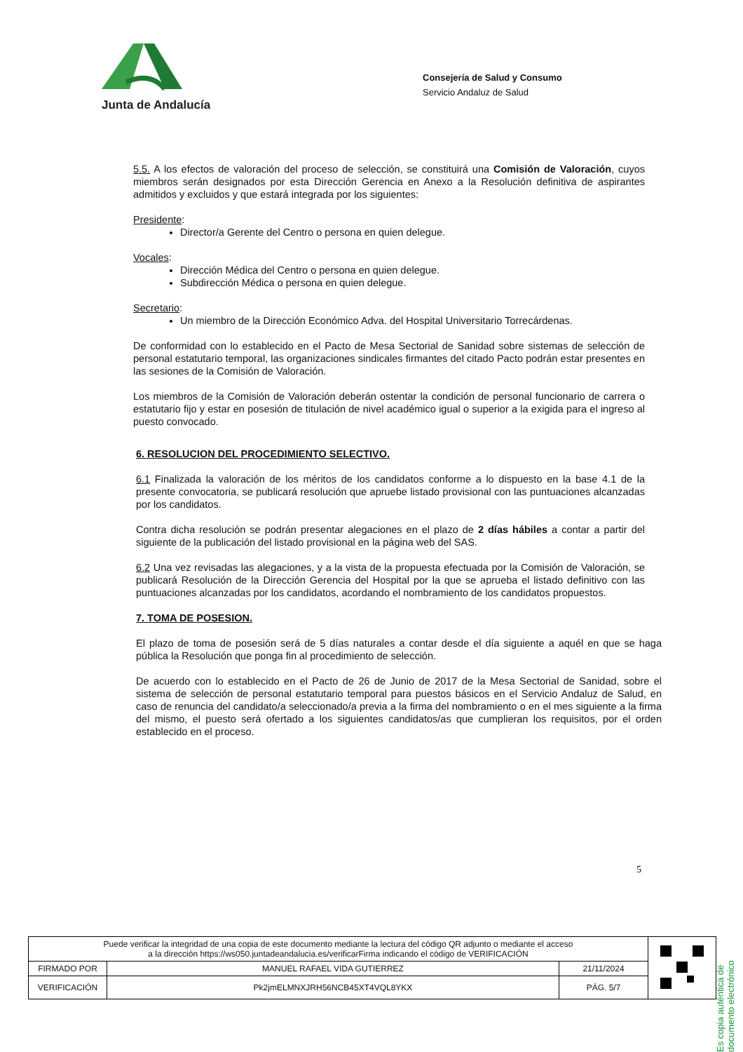Junta de Andalucía
Consejería de Salud y Consumo
Servicio Andaluz de Salud
5.5. A los efectos de valoración del proceso de selección, se constituirá una Comisión de Valoración, cuyos miembros serán designados por esta Dirección Gerencia en Anexo a la Resolución definitiva de aspirantes admitidos y excluidos y que estará integrada por los siguientes:
Presidente:
Director/a Gerente del Centro o persona en quien delegue.
Vocales:
Dirección Médica del Centro o persona en quien delegue.
Subdirección Médica o persona en quien delegue.
Secretario:
Un miembro de la Dirección Económico Adva. del Hospital Universitario Torrecárdenas.
De conformidad con lo establecido en el Pacto de Mesa Sectorial de Sanidad sobre sistemas de selección de personal estatutario temporal, las organizaciones sindicales firmantes del citado Pacto podrán estar presentes en las sesiones de la Comisión de Valoración.
Los miembros de la Comisión de Valoración deberán ostentar la condición de personal funcionario de carrera o estatutario fijo y estar en posesión de titulación de nivel académico igual o superior a la exigida para el ingreso al puesto convocado.
6. RESOLUCION DEL PROCEDIMIENTO SELECTIVO.
6.1 Finalizada la valoración de los méritos de los candidatos conforme a lo dispuesto en la base 4.1 de la presente convocatoria, se publicará resolución que apruebe listado provisional con las puntuaciones alcanzadas por los candidatos.
Contra dicha resolución se podrán presentar alegaciones en el plazo de 2 días hábiles a contar a partir del siguiente de la publicación del listado provisional en la página web del SAS.
6.2 Una vez revisadas las alegaciones, y a la vista de la propuesta efectuada por la Comisión de Valoración, se publicará Resolución de la Dirección Gerencia del Hospital por la que se aprueba el listado definitivo con las puntuaciones alcanzadas por los candidatos, acordando el nombramiento de los candidatos propuestos.
7. TOMA DE POSESION.
El plazo de toma de posesión será de 5 días naturales a contar desde el día siguiente a aquél en que se haga pública la Resolución que ponga fin al procedimiento de selección.
De acuerdo con lo establecido en el Pacto de 26 de Junio de 2017 de la Mesa Sectorial de Sanidad, sobre el sistema de selección de personal estatutario temporal para puestos básicos en el Servicio Andaluz de Salud, en caso de renuncia del candidato/a seleccionado/a previa a la firma del nombramiento o en el mes siguiente a la firma del mismo, el puesto será ofertado a los siguientes candidatos/as que cumplieran los requisitos, por el orden establecido en el proceso.
5
Es copia auténtica de documento electrónico
| Puede verificar la integridad de una copia de este documento mediante la lectura del código QR adjunto o mediante el acceso a la dirección https://ws050.juntadeandalucia.es/verificarFirma indicando el código de VERIFICACIÓN | | | |
| FIRMADO POR | MANUEL RAFAEL VIDA GUTIERREZ | 21/11/2024 | |
| VERIFICACIÓN | Pk2jmELMNXJRH56NCB45XT4VQL8YKX | PÁG. 5/7 | |